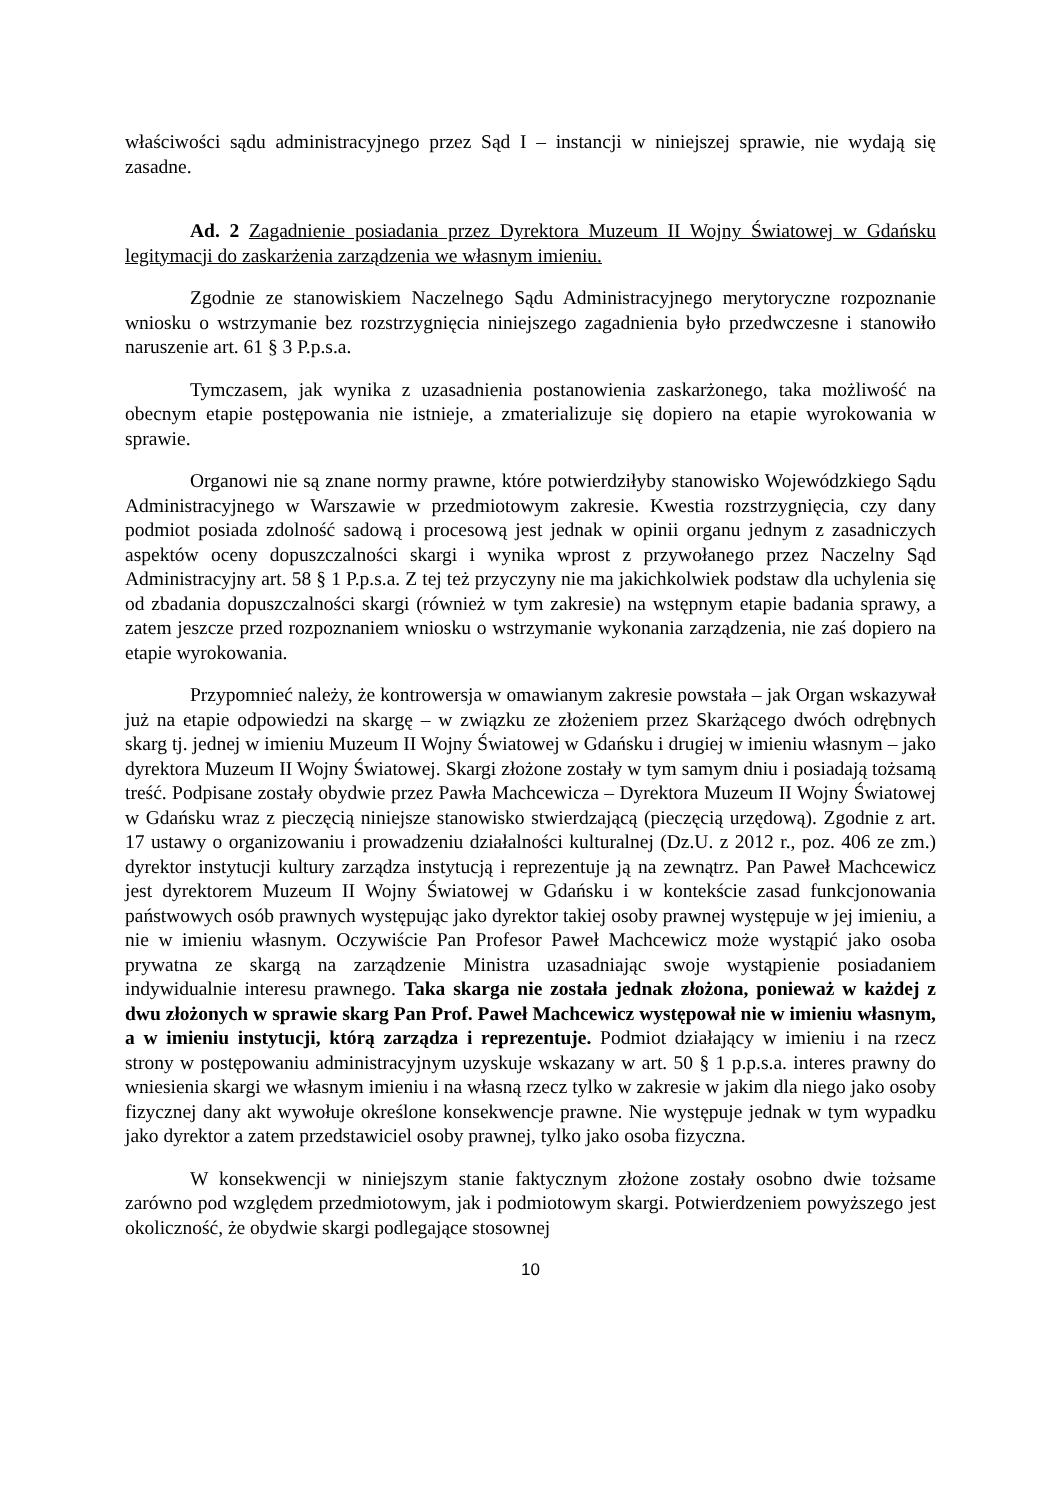właściwości sądu administracyjnego przez Sąd I – instancji w niniejszej sprawie, nie wydają się zasadne.
Ad. 2 Zagadnienie posiadania przez Dyrektora Muzeum II Wojny Światowej w Gdańsku legitymacji do zaskarżenia zarządzenia we własnym imieniu.
Zgodnie ze stanowiskiem Naczelnego Sądu Administracyjnego merytoryczne rozpoznanie wniosku o wstrzymanie bez rozstrzygnięcia niniejszego zagadnienia było przedwczesne i stanowiło naruszenie art. 61 § 3 P.p.s.a.
Tymczasem, jak wynika z uzasadnienia postanowienia zaskarżonego, taka możliwość na obecnym etapie postępowania nie istnieje, a zmaterializuje się dopiero na etapie wyrokowania w sprawie.
Organowi nie są znane normy prawne, które potwierdziłyby stanowisko Wojewódzkiego Sądu Administracyjnego w Warszawie w przedmiotowym zakresie. Kwestia rozstrzygnięcia, czy dany podmiot posiada zdolność sadową i procesową jest jednak w opinii organu jednym z zasadniczych aspektów oceny dopuszczalności skargi i wynika wprost z przywołanego przez Naczelny Sąd Administracyjny art. 58 § 1 P.p.s.a. Z tej też przyczyny nie ma jakichkolwiek podstaw dla uchylenia się od zbadania dopuszczalności skargi (również w tym zakresie) na wstępnym etapie badania sprawy, a zatem jeszcze przed rozpoznaniem wniosku o wstrzymanie wykonania zarządzenia, nie zaś dopiero na etapie wyrokowania.
Przypomnieć należy, że kontrowersja w omawianym zakresie powstała – jak Organ wskazywał już na etapie odpowiedzi na skargę – w związku ze złożeniem przez Skarżącego dwóch odrębnych skarg tj. jednej w imieniu Muzeum II Wojny Światowej w Gdańsku i drugiej w imieniu własnym – jako dyrektora Muzeum II Wojny Światowej. Skargi złożone zostały w tym samym dniu i posiadają tożsamą treść. Podpisane zostały obydwie przez Pawła Machcewicza – Dyrektora Muzeum II Wojny Światowej w Gdańsku wraz z pieczęcią niniejsze stanowisko stwierdzającą (pieczęcią urzędową). Zgodnie z art. 17 ustawy o organizowaniu i prowadzeniu działalności kulturalnej (Dz.U. z 2012 r., poz. 406 ze zm.) dyrektor instytucji kultury zarządza instytucją i reprezentuje ją na zewnątrz. Pan Paweł Machcewicz jest dyrektorem Muzeum II Wojny Światowej w Gdańsku i w kontekście zasad funkcjonowania państwowych osób prawnych występując jako dyrektor takiej osoby prawnej występuje w jej imieniu, a nie w imieniu własnym. Oczywiście Pan Profesor Paweł Machcewicz może wystąpić jako osoba prywatna ze skargą na zarządzenie Ministra uzasadniając swoje wystąpienie posiadaniem indywidualnie interesu prawnego. Taka skarga nie została jednak złożona, ponieważ w każdej z dwu złożonych w sprawie skarg Pan Prof. Paweł Machcewicz występował nie w imieniu własnym, a w imieniu instytucji, którą zarządza i reprezentuje. Podmiot działający w imieniu i na rzecz strony w postępowaniu administracyjnym uzyskuje wskazany w art. 50 § 1 p.p.s.a. interes prawny do wniesienia skargi we własnym imieniu i na własną rzecz tylko w zakresie w jakim dla niego jako osoby fizycznej dany akt wywołuje określone konsekwencje prawne. Nie występuje jednak w tym wypadku jako dyrektor a zatem przedstawiciel osoby prawnej, tylko jako osoba fizyczna.
W konsekwencji w niniejszym stanie faktycznym złożone zostały osobno dwie tożsame zarówno pod względem przedmiotowym, jak i podmiotowym skargi. Potwierdzeniem powyższego jest okoliczność, że obydwie skargi podlegające stosownej
10